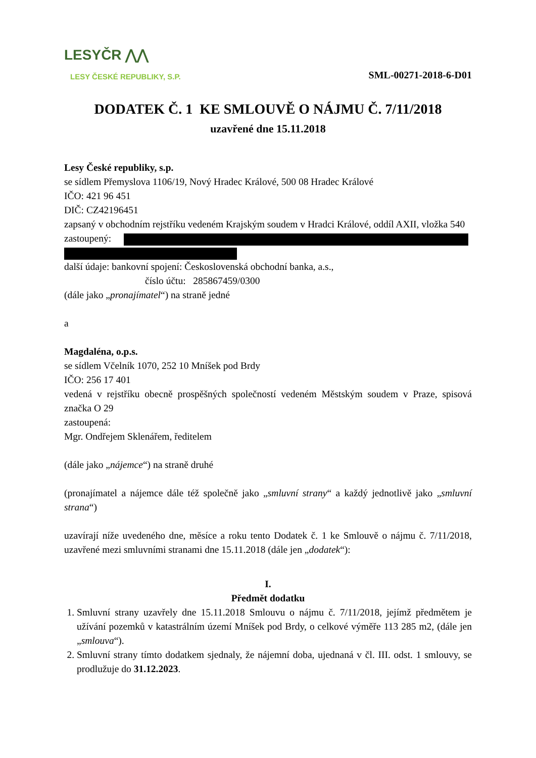LESYČR ⋀⋀
LESY ČESKÉ REPUBLIKY, S.P.
SML-00271-2018-6-D01
DODATEK Č. 1 KE SMLOUVĚ O NÁJMU Č. 7/11/2018
uzavřené dne 15.11.2018
Lesy České republiky, s.p.
se sídlem Přemyslova 1106/19, Nový Hradec Králové, 500 08 Hradec Králové
IČO: 421 96 451
DIČ: CZ42196451
zapsaný v obchodním rejstříku vedeném Krajským soudem v Hradci Králové, oddíl AXII, vložka 540
zastoupený:
další údaje: bankovní spojení: Československá obchodní banka, a.s.,
číslo účtu: 285867459/0300
(dále jako „pronajímatel“) na straně jedné
a
Magdaléna, o.p.s.
se sídlem Včelník 1070, 252 10 Mníšek pod Brdy
IČO: 256 17 401
vedená v rejstříku obecně prospěšných společností vedeném Městským soudem v Praze, spisová značka O 29
zastoupená:
Mgr. Ondřejem Sklenářem, ředitelem
(dále jako „nájemce“) na straně druhé
(pronajímatel a nájemce dále též společně jako „smluvní strany“ a každý jednotlivě jako „smluvní strana“)
uzavírají níže uvedeného dne, měsíce a roku tento Dodatek č. 1 ke Smlouvě o nájmu č. 7/11/2018, uzavřené mezi smluvními stranami dne 15.11.2018 (dále jen „dodatek“):
I.
Předmět dodatku
1. Smluvní strany uzavřely dne 15.11.2018 Smlouvu o nájmu č. 7/11/2018, jejímž předmětem je užívání pozemků v katastrálním území Mníšek pod Brdy, o celkové výměře 113 285 m2, (dále jen „smlouva“).
2. Smluvní strany tímto dodatkem sjednaly, že nájemní doba, ujednaná v čl. III. odst. 1 smlouvy, se prodlužuje do 31.12.2023.